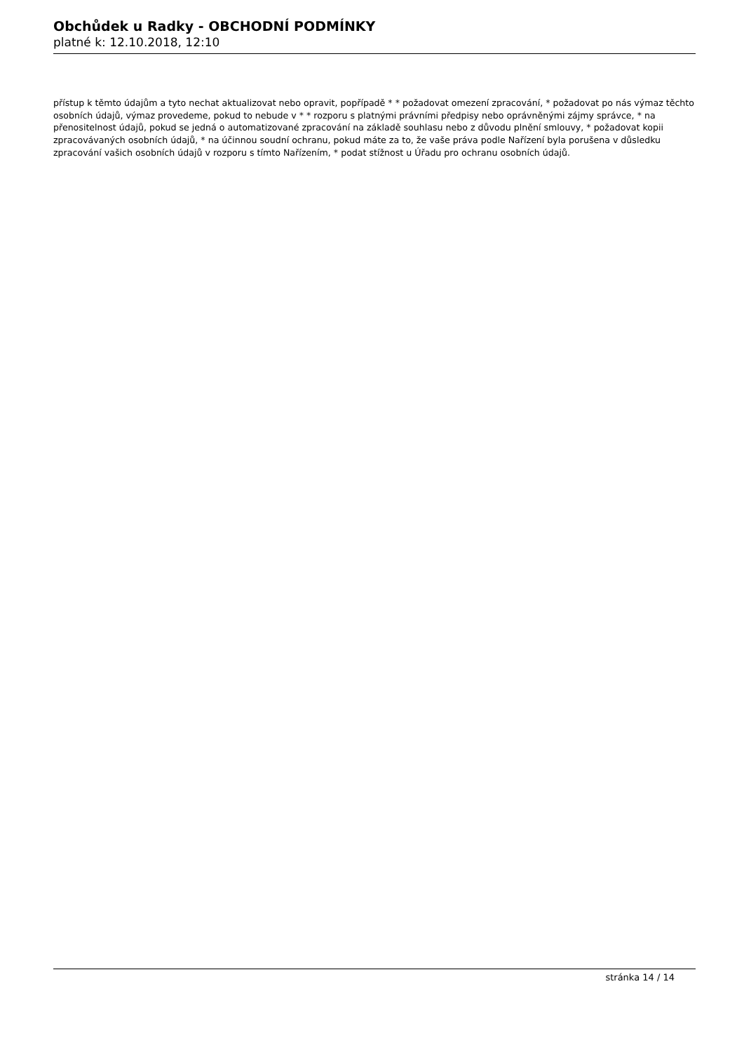Obchůdek u Radky - OBCHODNÍ PODMÍNKY
platné k: 12.10.2018, 12:10
přístup k těmto údajům a tyto nechat aktualizovat nebo opravit, popřípadě * * požadovat omezení zpracování, * požadovat po nás výmaz těchto osobních údajů, výmaz provedeme, pokud to nebude v * * rozporu s platnými právními předpisy nebo oprávněnými zájmy správce, * na přenositelnost údajů, pokud se jedná o automatizované zpracování na základě souhlasu nebo z důvodu plnění smlouvy, * požadovat kopii zpracovávaných osobních údajů, * na účinnou soudní ochranu, pokud máte za to, že vaše práva podle Nařízení byla porušena v důsledku zpracování vašich osobních údajů v rozporu s tímto Nařízením, * podat stížnost u Úřadu pro ochranu osobních údajů.
stránka 14 / 14